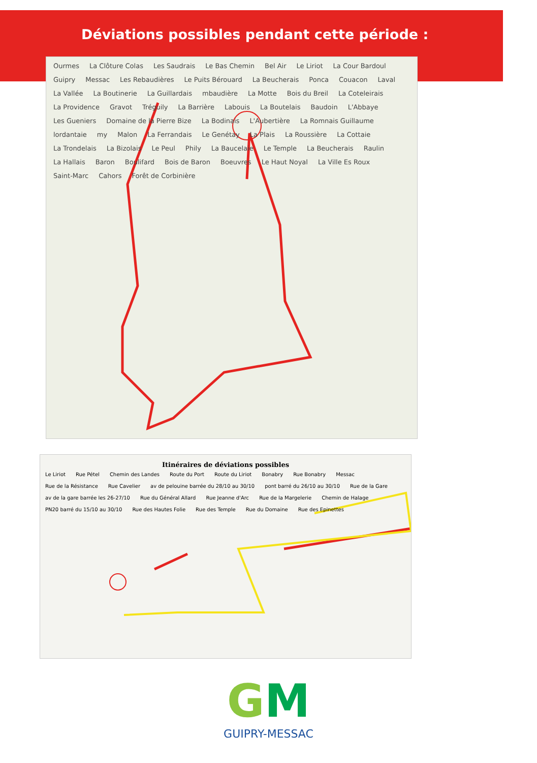Déviations possibles pendant cette période :
Ourmes La Clôture Colas Les Saudrais Le Bas Chemin Bel Air Le Liriot La Cour Bardoul Guipry Messac Les Rebaudières Le Puits Bérouard La Beucherais Ponca Couacon Laval La Vallée La Boutinerie La Guillardais mbaudière La Motte Bois du Breil La Coteleirais La Providence Gravot Tréguily La Barrière Labouis La Boutelais Baudoin L'Abbaye Les Gueniers Domaine de la Pierre Bize La Bodinais L'Aubertière La Romnais Guillaume lordantaie my Malon La Ferrandais Le Genétay La Plais La Roussière La Cottaie La Trondelais La Bizolais Le Peul Phily La Baucelaie Le Temple La Beucherais Raulin La Hallais Baron Boulifard Bois de Baron Boeuvres Le Haut Noyal La Ville Es Roux Saint-Marc Cahors Forêt de Corbinière
Itinéraires de déviations possibles
Le Liriot Rue Pétel Chemin des Landes Route du Port Route du Liriot Bonabry Rue Bonabry Messac Rue de la Résistance Rue Cavelier av de pelouine barrée du 28/10 au 30/10 pont barré du 26/10 au 30/10 Rue de la Gare av de la gare barrée les 26-27/10 Rue du Général Allard Rue Jeanne d'Arc Rue de la Margelerie Chemin de Halage PN20 barré du 15/10 au 30/10 Rue des Hautes Folie Rue des Temple Rue du Domaine Rue des Epinettes
GM
GUIPRY-MESSAC